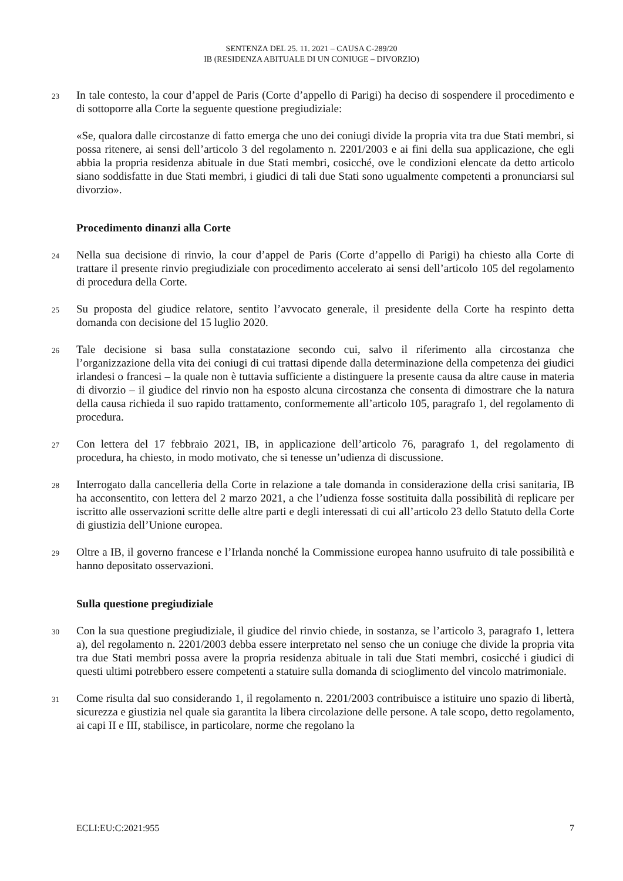SENTENZA DEL 25. 11. 2021 – CAUSA C-289/20
IB (RESIDENZA ABITUALE DI UN CONIUGE – DIVORZIO)
23 In tale contesto, la cour d’appel de Paris (Corte d’appello di Parigi) ha deciso di sospendere il procedimento e di sottoporre alla Corte la seguente questione pregiudiziale:
«Se, qualora dalle circostanze di fatto emerga che uno dei coniugi divide la propria vita tra due Stati membri, si possa ritenere, ai sensi dell’articolo 3 del regolamento n. 2201/2003 e ai fini della sua applicazione, che egli abbia la propria residenza abituale in due Stati membri, cosicché, ove le condizioni elencate da detto articolo siano soddisfatte in due Stati membri, i giudici di tali due Stati sono ugualmente competenti a pronunciarsi sul divorzio».
Procedimento dinanzi alla Corte
24 Nella sua decisione di rinvio, la cour d’appel de Paris (Corte d’appello di Parigi) ha chiesto alla Corte di trattare il presente rinvio pregiudiziale con procedimento accelerato ai sensi dell’articolo 105 del regolamento di procedura della Corte.
25 Su proposta del giudice relatore, sentito l’avvocato generale, il presidente della Corte ha respinto detta domanda con decisione del 15 luglio 2020.
26 Tale decisione si basa sulla constatazione secondo cui, salvo il riferimento alla circostanza che l’organizzazione della vita dei coniugi di cui trattasi dipende dalla determinazione della competenza dei giudici irlandesi o francesi – la quale non è tuttavia sufficiente a distinguere la presente causa da altre cause in materia di divorzio – il giudice del rinvio non ha esposto alcuna circostanza che consenta di dimostrare che la natura della causa richieda il suo rapido trattamento, conformemente all’articolo 105, paragrafo 1, del regolamento di procedura.
27 Con lettera del 17 febbraio 2021, IB, in applicazione dell’articolo 76, paragrafo 1, del regolamento di procedura, ha chiesto, in modo motivato, che si tenesse un’udienza di discussione.
28 Interrogato dalla cancelleria della Corte in relazione a tale domanda in considerazione della crisi sanitaria, IB ha acconsentito, con lettera del 2 marzo 2021, a che l’udienza fosse sostituita dalla possibilità di replicare per iscritto alle osservazioni scritte delle altre parti e degli interessati di cui all’articolo 23 dello Statuto della Corte di giustizia dell’Unione europea.
29 Oltre a IB, il governo francese e l’Irlanda nonché la Commissione europea hanno usufruito di tale possibilità e hanno depositato osservazioni.
Sulla questione pregiudiziale
30 Con la sua questione pregiudiziale, il giudice del rinvio chiede, in sostanza, se l’articolo 3, paragrafo 1, lettera a), del regolamento n. 2201/2003 debba essere interpretato nel senso che un coniuge che divide la propria vita tra due Stati membri possa avere la propria residenza abituale in tali due Stati membri, cosicché i giudici di questi ultimi potrebbero essere competenti a statuire sulla domanda di scioglimento del vincolo matrimoniale.
31 Come risulta dal suo considerando 1, il regolamento n. 2201/2003 contribuisce a istituire uno spazio di libertà, sicurezza e giustizia nel quale sia garantita la libera circolazione delle persone. A tale scopo, detto regolamento, ai capi II e III, stabilisce, in particolare, norme che regolano la
ECLI:EU:C:2021:955 7